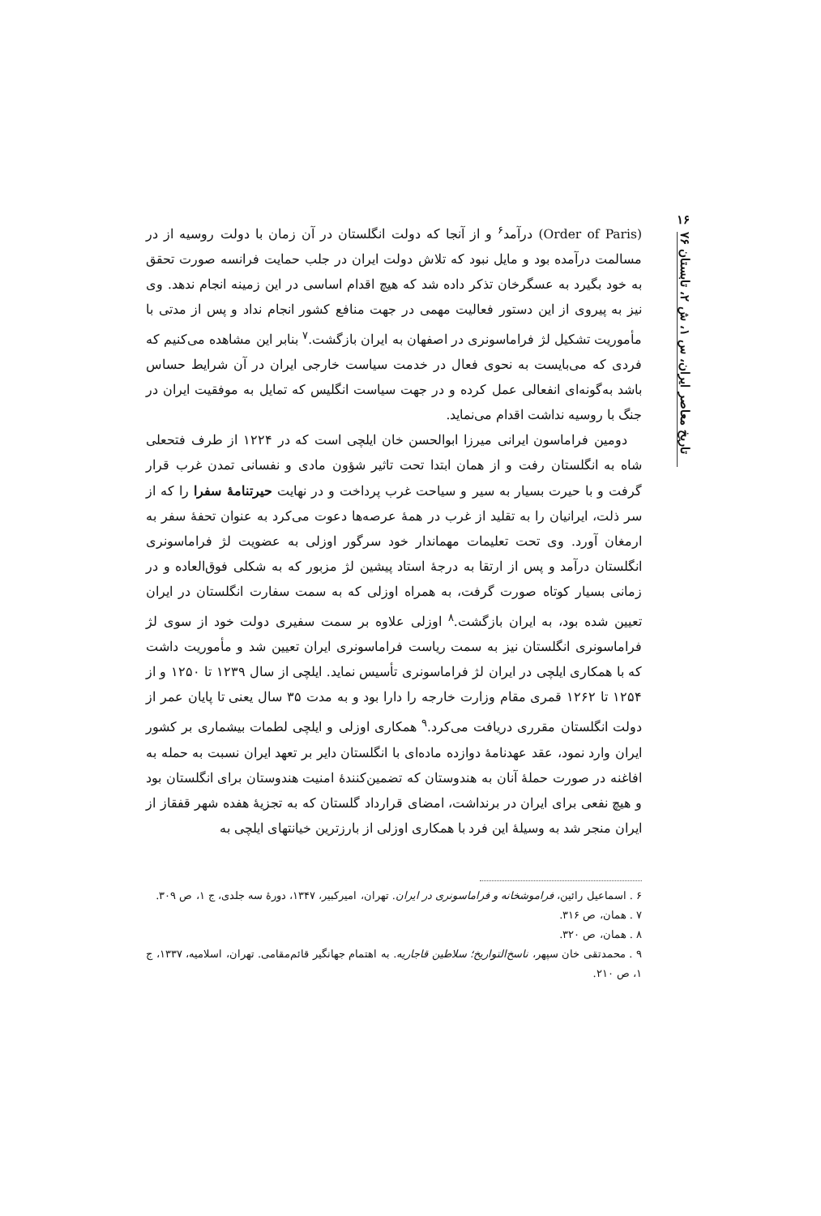۱۶
تاریخ معاصر ایران، س ۱، ش ۲، تابستان ۷۶
(Order of Paris) درآمد<sup>۶</sup> و از آنجا که دولت انگلستان در آن زمان با دولت روسیه از در مسالمت درآمده بود و مایل نبود که تلاش دولت ایران در جلب حمایت فرانسه صورت تحقق به خود بگیرد به عسگرخان تذکر داده شد که هیچ اقدام اساسی در این زمینه انجام ندهد. وی نیز به پیروی از این دستور فعالیت مهمی در جهت منافع کشور انجام نداد و پس از مدتی با مأموریت تشکیل لژ فراماسونری در اصفهان به ایران بازگشت.<sup>۷</sup> بنابر این مشاهده می‌کنیم که فردی که می‌بایست به نحوی فعال در خدمت سیاست خارجی ایران در آن شرایط حساس باشد به‌گونه‌ای انفعالی عمل کرده و در جهت سیاست انگلیس که تمایل به موفقیت ایران در جنگ با روسیه نداشت اقدام می‌نماید.
دومین فراماسون ایرانی میرزا ابوالحسن خان ایلچی است که در ۱۲۲۴ از طرف فتحعلی شاه به انگلستان رفت و از همان ابتدا تحت تاثیر شؤون مادی و نفسانی تمدن غرب قرار گرفت و با حیرت بسیار به سیر و سیاحت غرب پرداخت و در نهایت حیرتنامهٔ سفرا را که از سر ذلت، ایرانیان را به تقلید از غرب در همهٔ عرصه‌ها دعوت می‌کرد به عنوان تحفهٔ سفر به ارمغان آورد. وی تحت تعلیمات مهماندار خود سرگور اوزلی به عضویت لژ فراماسونری انگلستان درآمد و پس از ارتقا به درجهٔ استاد پیشین لژ مزبور که به شکلی فوق‌العاده و در زمانی بسیار کوتاه صورت گرفت، به همراه اوزلی که به سمت سفارت انگلستان در ایران تعیین شده بود، به ایران بازگشت.<sup>۸</sup> اوزلی علاوه بر سمت سفیری دولت خود از سوی لژ فراماسونری انگلستان نیز به سمت ریاست فراماسونری ایران تعیین شد و مأموریت داشت که با همکاری ایلچی در ایران لژ فراماسونری تأسیس نماید. ایلچی از سال ۱۲۳۹ تا ۱۲۵۰ و از ۱۲۵۴ تا ۱۲۶۲ قمری مقام وزارت خارجه را دارا بود و به مدت ۳۵ سال یعنی تا پایان عمر از دولت انگلستان مقرری دریافت می‌کرد.<sup>۹</sup> همکاری اوزلی و ایلچی لطمات بیشماری بر کشور ایران وارد نمود، عقد عهدنامهٔ دوازده ماده‌ای با انگلستان دایر بر تعهد ایران نسبت به حمله به افاغنه در صورت حملهٔ آنان به هندوستان که تضمین‌کنندهٔ امنیت هندوستان برای انگلستان بود و هیچ نفعی برای ایران در برنداشت، امضای قرارداد گلستان که به تجزیهٔ هفده شهر قفقاز از ایران منجر شد به وسیلهٔ این فرد با همکاری اوزلی از بارزترین خیانتهای ایلچی به
۶ . اسماعیل رائین، فراموشخانه و فراماسونری در ایران. تهران، امیرکبیر، ۱۳۴۷، دورهٔ سه جلدی، ج ۱، ص ۳۰۹.
۷ . همان، ص ۳۱۶.
۸ . همان، ص ۳۲۰.
۹ . محمدتقی خان سپهر، ناسخ‌التواریخ؛ سلاطین قاجاریه. به اهتمام جهانگیر قائم‌مقامی. تهران، اسلامیه، ۱۳۳۷، ج ۱، ص ۲۱۰.